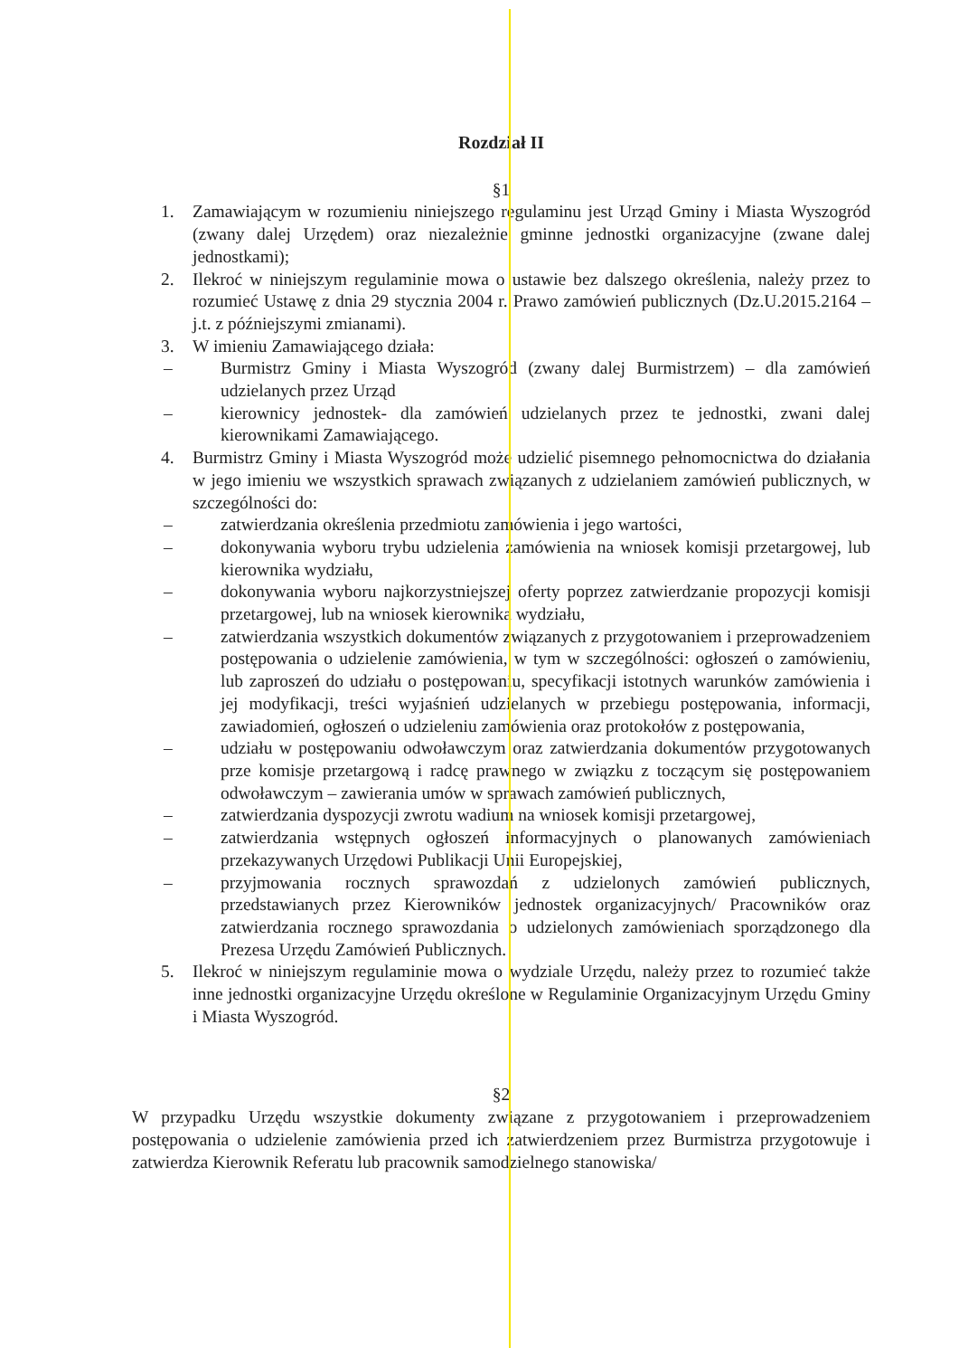Rozdział II
§1
1. Zamawiającym w rozumieniu niniejszego regulaminu jest Urząd Gminy i Miasta Wyszogród (zwany dalej Urzędem) oraz niezależnie gminne jednostki organizacyjne (zwane dalej jednostkami);
2. Ilekroć w niniejszym regulaminie mowa o ustawie bez dalszego określenia, należy przez to rozumieć Ustawę z dnia 29 stycznia 2004 r. Prawo zamówień publicznych (Dz.U.2015.2164 –j.t. z późniejszymi zmianami).
3. W imieniu Zamawiającego działa:
– Burmistrz Gminy i Miasta Wyszogród (zwany dalej Burmistrzem) – dla zamówień udzielanych przez Urząd
– kierownicy jednostek- dla zamówień udzielanych przez te jednostki, zwani dalej kierownikami Zamawiającego.
4. Burmistrz Gminy i Miasta Wyszogród może udzielić pisemnego pełnomocnictwa do działania w jego imieniu we wszystkich sprawach związanych z udzielaniem zamówień publicznych, w szczególności do:
– zatwierdzania określenia przedmiotu zamówienia i jego wartości,
– dokonywania wyboru trybu udzielenia zamówienia na wniosek komisji przetargowej, lub kierownika wydziału,
– dokonywania wyboru najkorzystniejszej oferty poprzez zatwierdzanie propozycji komisji przetargowej, lub na wniosek kierownika wydziału,
– zatwierdzania wszystkich dokumentów związanych z przygotowaniem i przeprowadzeniem postępowania o udzielenie zamówienia, w tym w szczególności: ogłoszeń o zamówieniu, lub zaproszeń do udziału o postępowaniu, specyfikacji istotnych warunków zamówienia i jej modyfikacji, treści wyjaśnień udzielanych w przebiegu postępowania, informacji, zawiadomień, ogłoszeń o udzieleniu zamówienia oraz protokołów z postępowania,
– udziału w postępowaniu odwoławczym oraz zatwierdzania dokumentów przygotowanych prze komisje przetargową i radcę prawnego w związku z toczącym się postępowaniem odwoławczym – zawierania umów w sprawach zamówień publicznych,
– zatwierdzania dyspozycji zwrotu wadium na wniosek komisji przetargowej,
– zatwierdzania wstępnych ogłoszeń informacyjnych o planowanych zamówieniach przekazywanych Urzędowi Publikacji Unii Europejskiej,
– przyjmowania rocznych sprawozdań z udzielonych zamówień publicznych, przedstawianych przez Kierowników jednostek organizacyjnych/ Pracowników oraz zatwierdzania rocznego sprawozdania o udzielonych zamówieniach sporządzonego dla Prezesa Urzędu Zamówień Publicznych.
5. Ilekroć w niniejszym regulaminie mowa o wydziale Urzędu, należy przez to rozumieć także inne jednostki organizacyjne Urzędu określone w Regulaminie Organizacyjnym Urzędu Gminy i Miasta Wyszogród.
§2
W przypadku Urzędu wszystkie dokumenty związane z przygotowaniem i przeprowadzeniem postępowania o udzielenie zamówienia przed ich zatwierdzeniem przez Burmistrza przygotowuje i zatwierdza Kierownik Referatu lub pracownik samodzielnego stanowiska/